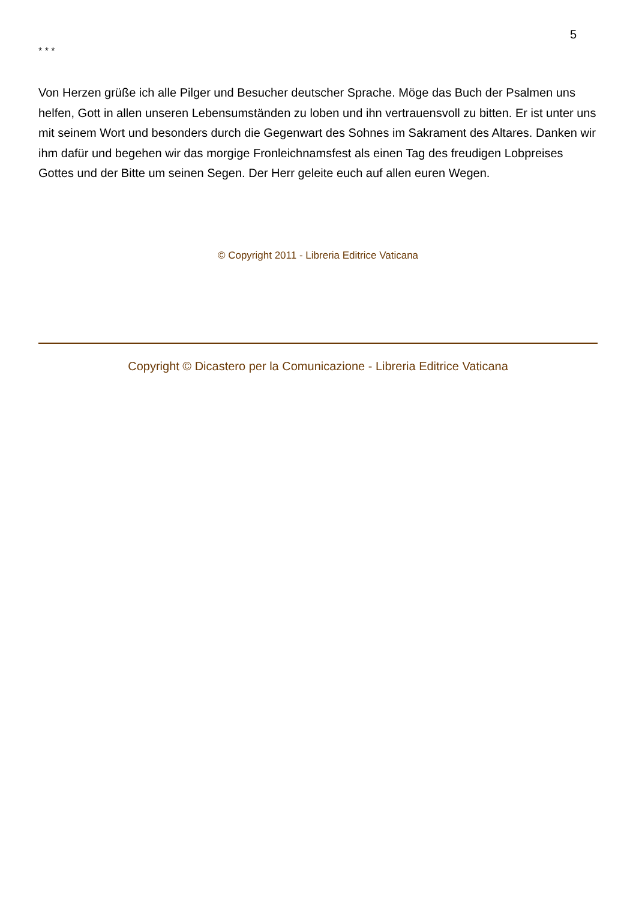5
* * *
Von Herzen grüße ich alle Pilger und Besucher deutscher Sprache. Möge das Buch der Psalmen uns helfen, Gott in allen unseren Lebensumständen zu loben und ihn vertrauensvoll zu bitten. Er ist unter uns mit seinem Wort und besonders durch die Gegenwart des Sohnes im Sakrament des Altares. Danken wir ihm dafür und begehen wir das morgige Fronleichnamsfest als einen Tag des freudigen Lobpreises Gottes und der Bitte um seinen Segen. Der Herr geleite euch auf allen euren Wegen.
© Copyright 2011 - Libreria Editrice Vaticana
Copyright © Dicastero per la Comunicazione - Libreria Editrice Vaticana